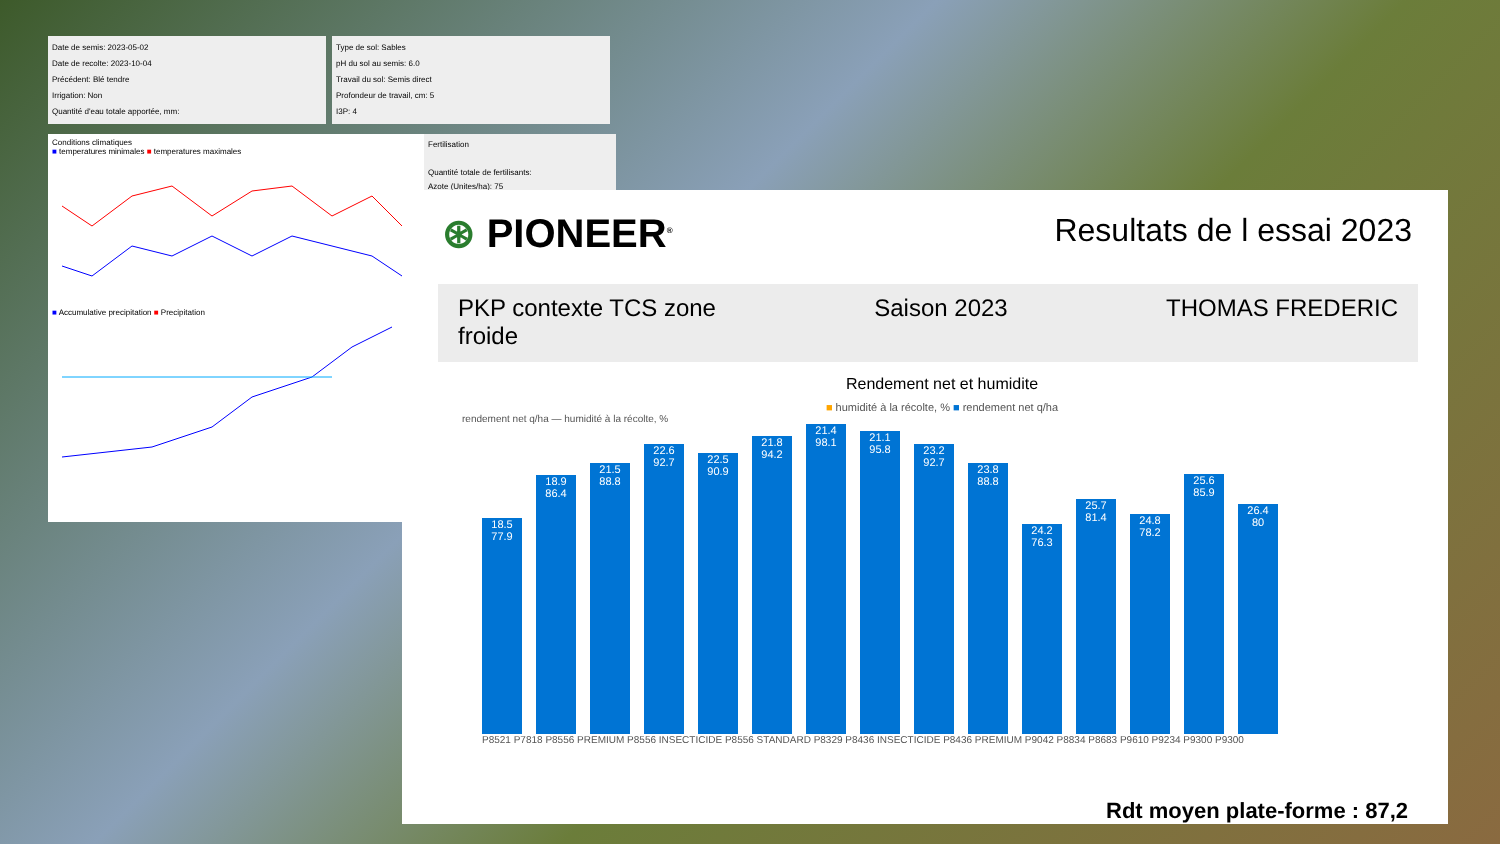Date de semis: 2023-05-02
Date de recolte: 2023-10-04
Précédent: Blé tendre
Irrigation: Non
Quantité d'eau totale apportée, mm:
Type de sol: Sables
pH du sol au semis: 6.0
Travail du sol: Semis direct
Profondeur de travail, cm: 5
I3P: 4
Conditions climatiques
■ temperatures minimales ■ temperatures maximales
■ Accumulative precipitation ■ Precipitation
Fertilisation
Quantité totale de fertilisants:
Azote (Unites/ha): 75
⊛ PIONEER<sup>®</sup> Resultats de l essai 2023
PKP contexte TCS zone
froide Saison 2023 THOMAS FREDERIC
Rendement net et humidite
■ humidité à la récolte, % ■ rendement net q/ha
rendement net q/ha — humidité à la récolte, %
18.5
77.9
18.9
86.4
21.5
88.8
22.6
92.7
22.5
90.9
21.8
94.2
21.4
98.1
21.1
95.8
23.2
92.7
23.8
88.8
24.2
76.3
25.7
81.4
24.8
78.2
25.6
85.9
26.4
80
P8521 P7818 P8556 PREMIUM P8556 INSECTICIDE P8556 STANDARD P8329 P8436 INSECTICIDE P8436 PREMIUM P9042 P8834 P8683 P9610 P9234 P9300 P9300
Rdt moyen plate-forme : 87,2